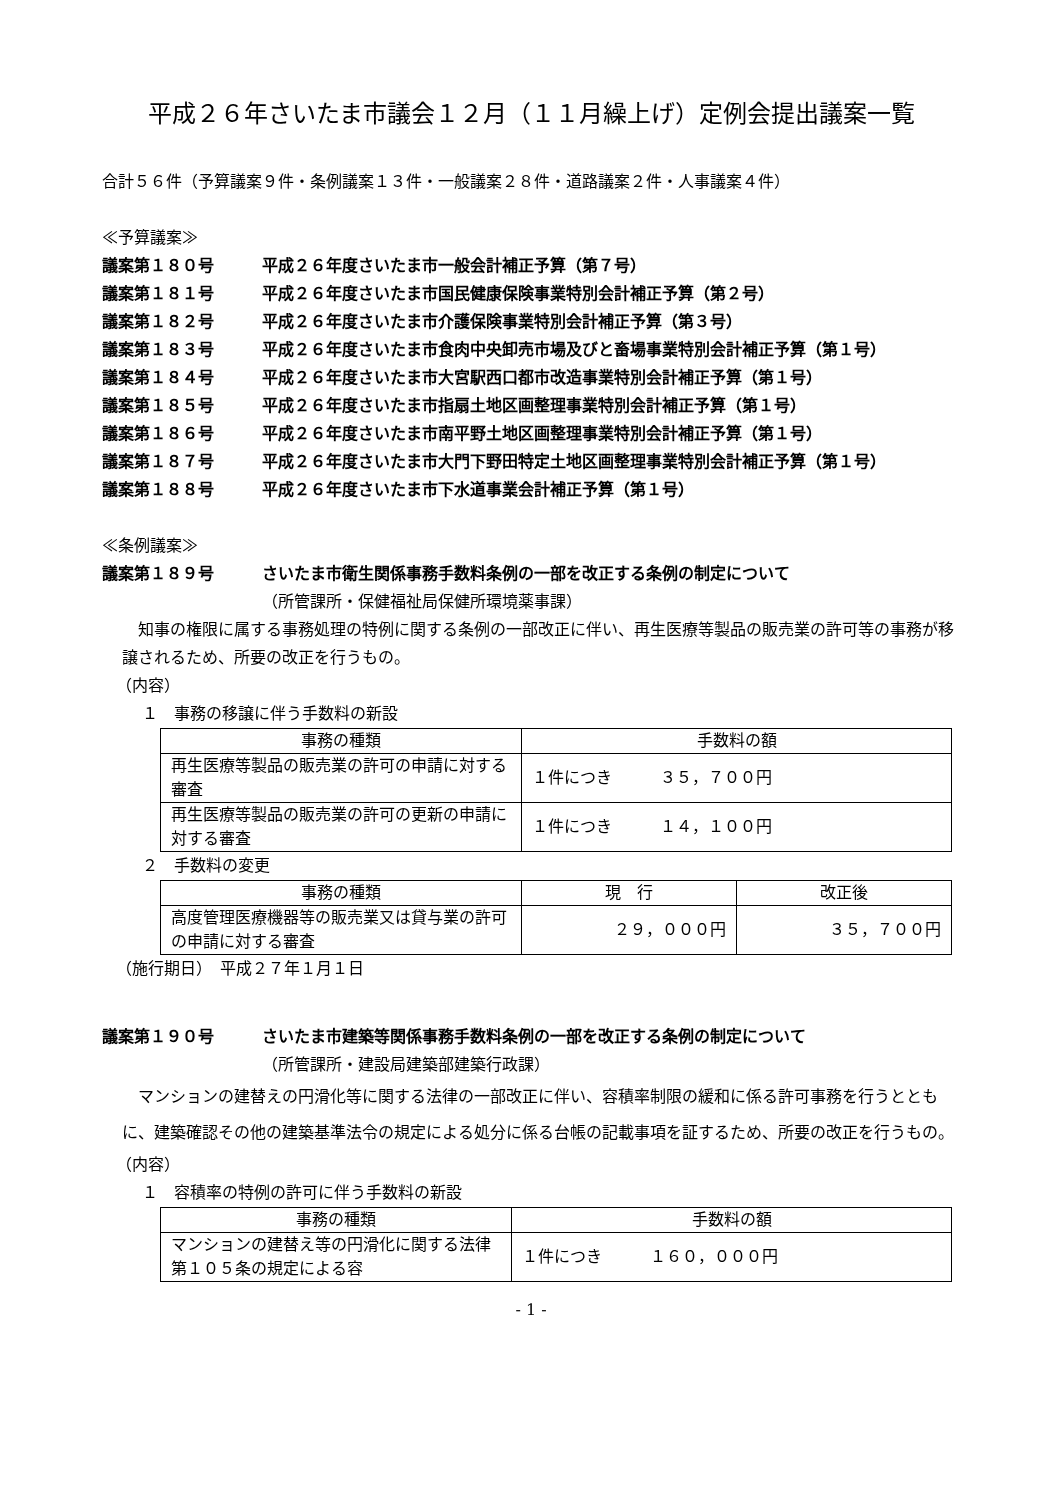平成２６年さいたま市議会１２月（１１月繰上げ）定例会提出議案一覧
合計５６件（予算議案９件・条例議案１３件・一般議案２８件・道路議案２件・人事議案４件）
≪予算議案≫
議案第１８０号 平成２６年度さいたま市一般会計補正予算（第７号）
議案第１８１号 平成２６年度さいたま市国民健康保険事業特別会計補正予算（第２号）
議案第１８２号 平成２６年度さいたま市介護保険事業特別会計補正予算（第３号）
議案第１８３号 平成２６年度さいたま市食肉中央卸売市場及びと畜場事業特別会計補正予算（第１号）
議案第１８４号 平成２６年度さいたま市大宮駅西口都市改造事業特別会計補正予算（第１号）
議案第１８５号 平成２６年度さいたま市指扇土地区画整理事業特別会計補正予算（第１号）
議案第１８６号 平成２６年度さいたま市南平野土地区画整理事業特別会計補正予算（第１号）
議案第１８７号 平成２６年度さいたま市大門下野田特定土地区画整理事業特別会計補正予算（第１号）
議案第１８８号 平成２６年度さいたま市下水道事業会計補正予算（第１号）
≪条例議案≫
議案第１８９号 さいたま市衛生関係事務手数料条例の一部を改正する条例の制定について
（所管課所・保健福祉局保健所環境薬事課）
知事の権限に属する事務処理の特例に関する条例の一部改正に伴い、再生医療等製品の販売業の許可等の事務が移譲されるため、所要の改正を行うもの。
（内容）
１　事務の移譲に伴う手数料の新設
| 事務の種類 | 手数料の額 |
| --- | --- |
| 再生医療等製品の販売業の許可の申請に対する審査 | １件につき ３５，７００円 |
| 再生医療等製品の販売業の許可の更新の申請に対する審査 | １件につき １４，１００円 |
２　手数料の変更
| 事務の種類 | 現 行 | 改正後 |
| --- | --- | --- |
| 高度管理医療機器等の販売業又は貸与業の許可の申請に対する審査 | ２９，０００円 | ３５，７００円 |
（施行期日）　平成２７年１月１日
議案第１９０号 さいたま市建築等関係事務手数料条例の一部を改正する条例の制定について
（所管課所・建設局建築部建築行政課）
マンションの建替えの円滑化等に関する法律の一部改正に伴い、容積率制限の緩和に係る許可事務を行うとともに、建築確認その他の建築基準法令の規定による処分に係る台帳の記載事項を証するため、所要の改正を行うもの。
（内容）
１　容積率の特例の許可に伴う手数料の新設
| 事務の種類 | 手数料の額 |
| --- | --- |
| マンションの建替え等の円滑化に関する法律第１０５条の規定による容 | １件につき １６０，０００円 |
- 1 -